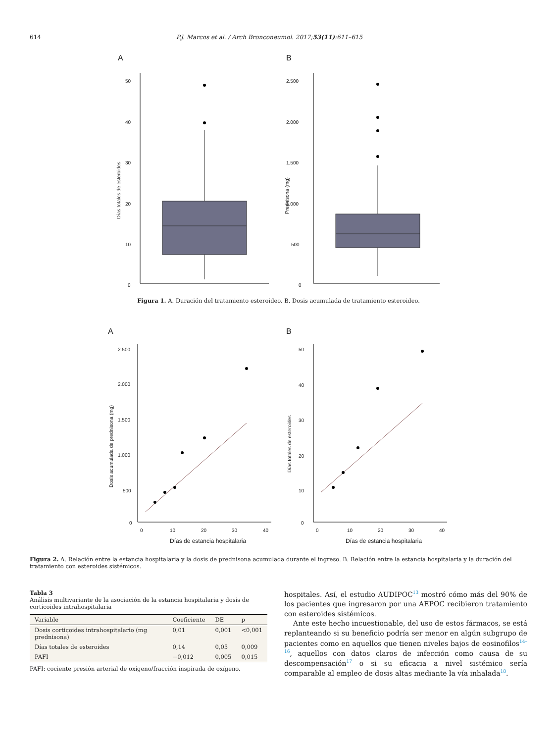614 P.J. Marcos et al. / Arch Bronconeumol. 2017;53(11):611–615
A
50
40
30
20
10
0
Días totales de esteroides
B
2.500
2.000
1.500
1.000
500
0
Prednisona (mg)
Figura 1. A. Duración del tratamiento esteroideo. B. Dosis acumulada de tratamiento esteroideo.
A
2.500
2.000
1.500
1.000
500
0
0
10
20
30
40
Días de estancia hospitalaria
Dosis acumulada de prednisona (mg)
B
50
40
30
20
10
0
0
10
20
30
40
Días de estancia hospitalaria
Días totales de esteroides
Figura 2. A. Relación entre la estancia hospitalaria y la dosis de prednisona acumulada durante el ingreso. B. Relación entre la estancia hospitalaria y la duración del tratamiento con esteroides sistémicos.
Tabla 3
Análisis multivariante de la asociación de la estancia hospitalaria y dosis de corticoides intrahospitalaria
| Variable | Coeficiente | DE | p |
| --- | --- | --- | --- |
| Dosis corticoides intrahospitalario (mg prednisona) | 0,01 | 0,001 | <0,001 |
| Días totales de esteroides | 0,14 | 0,05 | 0,009 |
| PAFI | −0,012 | 0,005 | 0,015 |
PAFI: cociente presión arterial de oxígeno/fracción inspirada de oxígeno.
hospitales. Así, el estudio AUDIPOC<sup>13</sup> mostró cómo más del 90% de los pacientes que ingresaron por una AEPOC recibieron tratamiento con esteroides sistémicos.
Ante este hecho incuestionable, del uso de estos fármacos, se está replanteando si su beneficio podría ser menor en algún subgrupo de pacientes como en aquellos que tienen niveles bajos de eosinofilos<sup>14–16</sup>, aquellos con datos claros de infección como causa de su descompensación<sup>17</sup> o si su eficacia a nivel sistémico sería comparable al empleo de dosis altas mediante la vía inhalada<sup>18</sup>.